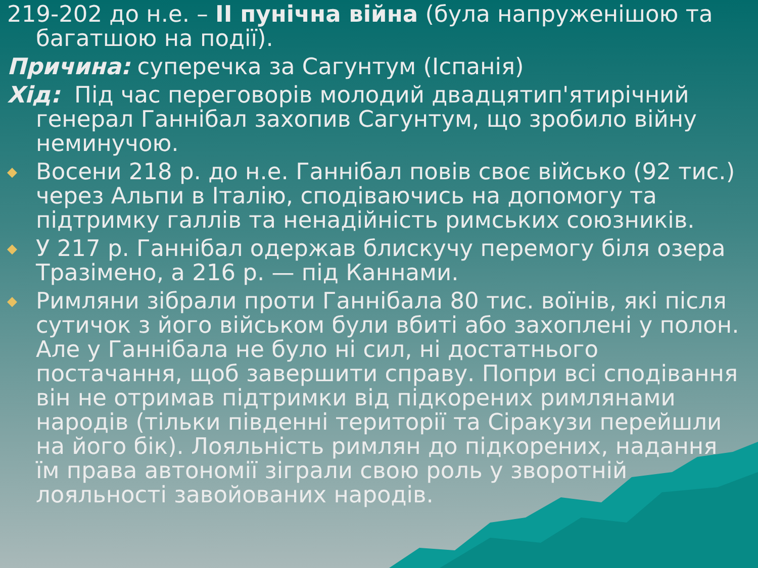219-202 до н.е. – ІІ пунічна війна (була напруженішою та багатшою на події).
Причина: суперечка за Сагунтум (Іспанія)
Хід: Під час переговорів молодий двадцятип'ятирічний генерал Ганнібал захопив Сагунтум, що зробило війну неминучою.
◆
Восени 218 р. до н.е. Ганнібал повів своє військо (92 тис.) через Альпи в Італію, сподіваючись на допомогу та підтримку галлів та ненадійність римських союзників.
◆
У 217 р. Ганнібал одержав блискучу перемогу біля озера Тразімено, а 216 р. — під Каннами.
◆
Римляни зібрали проти Ганнібала 80 тис. воїнів, які після сутичок з його військом були вбиті або захоплені у полон. Але у Ганнібала не було ні сил, ні достатнього постачання, щоб завершити справу. Попри всі сподівання він не отримав підтримки від підкорених римлянами народів (тільки південні території та Сіракузи перейшли на його бік). Лояльність римлян до підкорених, надання їм права автономії зіграли свою роль у зворотній лояльності завойованих народів.